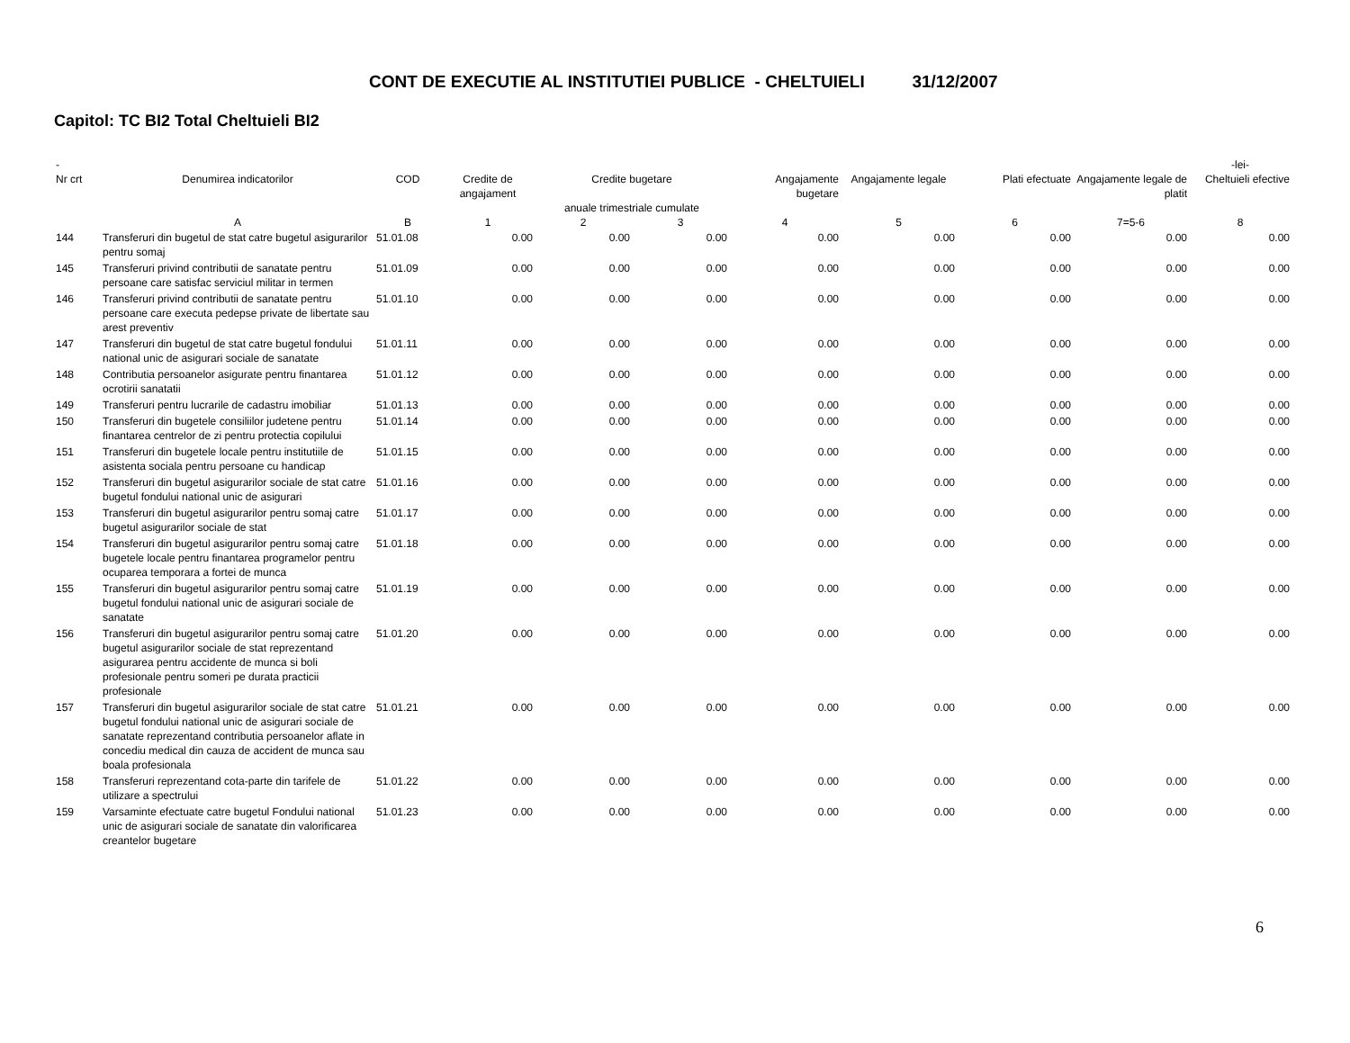CONT DE EXECUTIE AL INSTITUTIEI PUBLICE - CHELTUIELI 31/12/2007
Capitol: TC BI2 Total Cheltuieli BI2
| - | | | | | | | | | | -lei- |
| --- | --- | --- | --- | --- | --- | --- | --- | --- | --- | --- |
| Nr crt | Denumirea indicatorilor | COD | Credite de angajament | Credite bugetare anuale trimestriale cumulate | | Angajamente bugetare | Angajamente legale | Plati efectuate | Angajamente legale de platit | Cheltuieli efective |
| | A | B | 1 | 2 | 3 | 4 | 5 | 6 | 7=5-6 | 8 |
| 144 | Transferuri din bugetul de stat catre bugetul asigurarilor pentru somaj | 51.01.08 | 0.00 | 0.00 | 0.00 | 0.00 | 0.00 | 0.00 | 0.00 | 0.00 |
| 145 | Transferuri privind contributii de sanatate pentru persoane care satisfac serviciul militar in termen | 51.01.09 | 0.00 | 0.00 | 0.00 | 0.00 | 0.00 | 0.00 | 0.00 | 0.00 |
| 146 | Transferuri privind contributii de sanatate pentru persoane care executa pedepse private de libertate sau arest preventiv | 51.01.10 | 0.00 | 0.00 | 0.00 | 0.00 | 0.00 | 0.00 | 0.00 | 0.00 |
| 147 | Transferuri din bugetul de stat catre bugetul fondului national unic de asigurari sociale de sanatate | 51.01.11 | 0.00 | 0.00 | 0.00 | 0.00 | 0.00 | 0.00 | 0.00 | 0.00 |
| 148 | Contributia persoanelor asigurate pentru finantarea ocrotirii sanatatii | 51.01.12 | 0.00 | 0.00 | 0.00 | 0.00 | 0.00 | 0.00 | 0.00 | 0.00 |
| 149 | Transferuri pentru lucrarile de cadastru imobiliar | 51.01.13 | 0.00 | 0.00 | 0.00 | 0.00 | 0.00 | 0.00 | 0.00 | 0.00 |
| 150 | Transferuri din bugetele consiliilor judetene pentru finantarea centrelor de zi pentru protectia copilului | 51.01.14 | 0.00 | 0.00 | 0.00 | 0.00 | 0.00 | 0.00 | 0.00 | 0.00 |
| 151 | Transferuri din bugetele locale pentru institutiile de asistenta sociala pentru persoane cu handicap | 51.01.15 | 0.00 | 0.00 | 0.00 | 0.00 | 0.00 | 0.00 | 0.00 | 0.00 |
| 152 | Transferuri din bugetul asigurarilor sociale de stat catre bugetul fondului national unic de asigurari | 51.01.16 | 0.00 | 0.00 | 0.00 | 0.00 | 0.00 | 0.00 | 0.00 | 0.00 |
| 153 | Transferuri din bugetul asigurarilor pentru somaj catre bugetul asigurarilor sociale de stat | 51.01.17 | 0.00 | 0.00 | 0.00 | 0.00 | 0.00 | 0.00 | 0.00 | 0.00 |
| 154 | Transferuri din bugetul asigurarilor pentru somaj catre bugetele locale pentru finantarea programelor pentru ocuparea temporara a fortei de munca | 51.01.18 | 0.00 | 0.00 | 0.00 | 0.00 | 0.00 | 0.00 | 0.00 | 0.00 |
| 155 | Transferuri din bugetul asigurarilor pentru somaj catre bugetul fondului national unic de asigurari sociale de sanatate | 51.01.19 | 0.00 | 0.00 | 0.00 | 0.00 | 0.00 | 0.00 | 0.00 | 0.00 |
| 156 | Transferuri din bugetul asigurarilor pentru somaj catre bugetul asigurarilor sociale de stat reprezentand asigurarea pentru accidente de munca si boli profesionale pentru someri pe durata practicii profesionale | 51.01.20 | 0.00 | 0.00 | 0.00 | 0.00 | 0.00 | 0.00 | 0.00 | 0.00 |
| 157 | Transferuri din bugetul asigurarilor sociale de stat catre bugetul fondului national unic de asigurari sociale de sanatate reprezentand contributia persoanelor aflate in concediu medical din cauza de accident de munca sau boala profesionala | 51.01.21 | 0.00 | 0.00 | 0.00 | 0.00 | 0.00 | 0.00 | 0.00 | 0.00 |
| 158 | Transferuri reprezentand cota-parte din tarifele de utilizare a spectrului | 51.01.22 | 0.00 | 0.00 | 0.00 | 0.00 | 0.00 | 0.00 | 0.00 | 0.00 |
| 159 | Varsaminte efectuate catre bugetul Fondului national unic de asigurari sociale de sanatate din valorificarea creantelor bugetare | 51.01.23 | 0.00 | 0.00 | 0.00 | 0.00 | 0.00 | 0.00 | 0.00 | 0.00 |
6